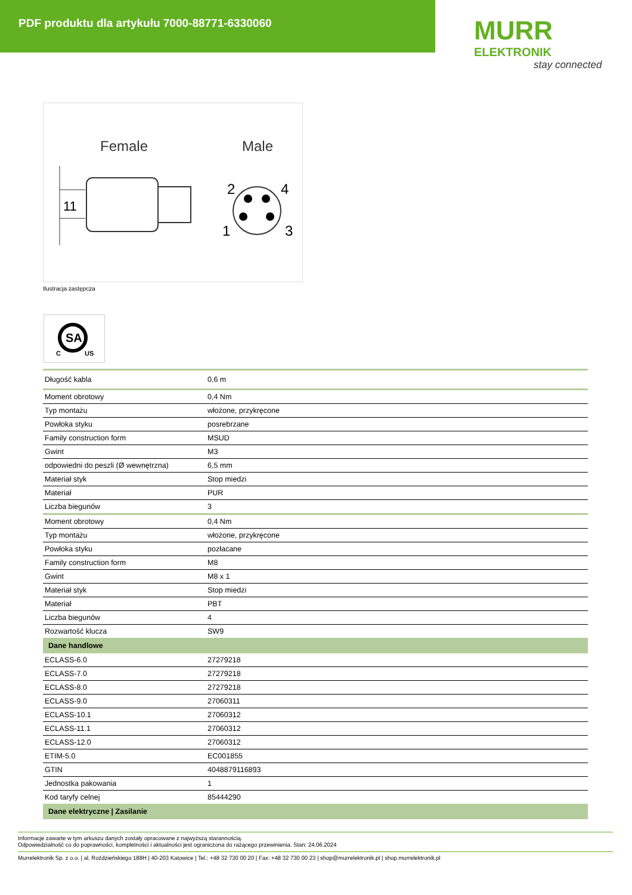PDF produktu dla artykułu 7000-88771-6330060
MURR
ELEKTRONIK
stay connected
Female
Male
11
2
4
1
3
Ilustracja zastępcza
SA
C
US
| Długość kabla | 0,6 m |
| Moment obrotowy | 0,4 Nm |
| Typ montażu | włożone, przykręcone |
| Powłoka styku | posrebrzane |
| Family construction form | MSUD |
| Gwint | M3 |
| odpowiedni do peszli (Ø wewnętrzna) | 6,5 mm |
| Materiał styk | Stop miedzi |
| Materiał | PUR |
| Liczba biegunów | 3 |
| Moment obrotowy | 0,4 Nm |
| Typ montażu | włożone, przykręcone |
| Powłoka styku | pozłacane |
| Family construction form | M8 |
| Gwint | M8 x 1 |
| Materiał styk | Stop miedzi |
| Materiał | PBT |
| Liczba biegunów | 4 |
| Rozwartość klucza | SW9 |
| Dane handlowe | |
| ECLASS-6.0 | 27279218 |
| ECLASS-7.0 | 27279218 |
| ECLASS-8.0 | 27279218 |
| ECLASS-9.0 | 27060311 |
| ECLASS-10.1 | 27060312 |
| ECLASS-11.1 | 27060312 |
| ECLASS-12.0 | 27060312 |
| ETIM-5.0 | EC001855 |
| GTIN | 4048879116893 |
| Jednostka pakowania | 1 |
| Kod taryfy celnej | 85444290 |
| Dane elektryczne / Zasilanie | |
Informacje zawarte w tym arkuszu danych zostały opracowane z najwyższą starannością.
Odpowiedzialność co do poprawności, kompletności i aktualności jest ograniczona do rażącego przewinienia. Stan: 24.06.2024
Murrelektronik Sp. z o.o. | al. Roździeńskiego 188H | 40-203 Katowice | Tel.: +48 32 730 00 20 | Fax: +48 32 730 00 23 | shop@murrelektronik.pl | shop.murrelektronik.pl